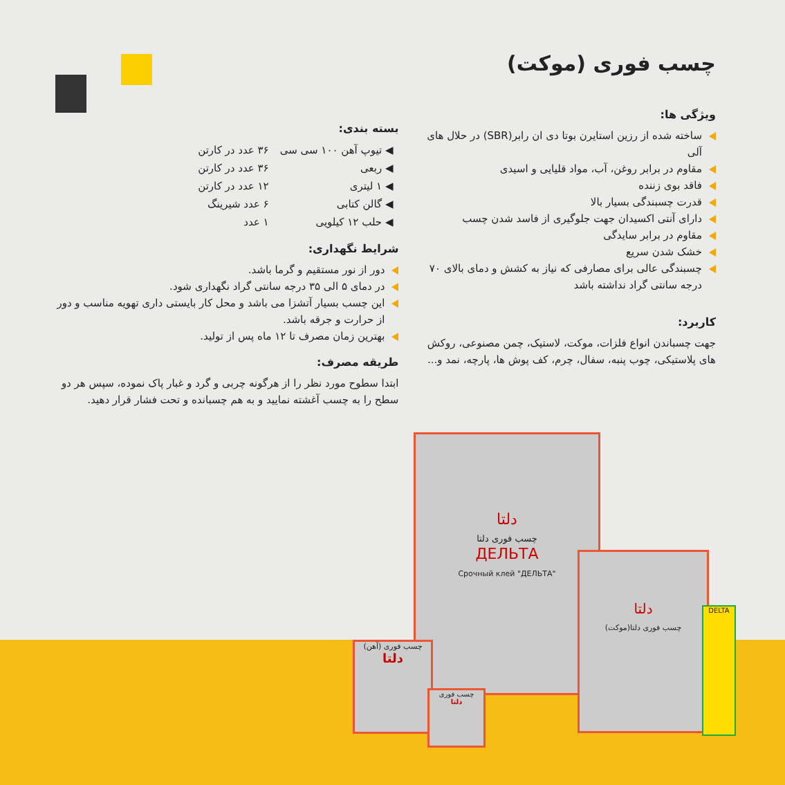چسب فوری (موکت)
ویژگی ها:
ساخته شده از رزین استایرن بوتا دی ان رابر(SBR) در حلال های آلی
مقاوم در برابر روغن، آب، مواد قلیایی و اسیدی
فاقد بوی زننده
قدرت چسبندگی بسیار بالا
دارای آنتی اکسیدان جهت جلوگیری از فاسد شدن چسب
مقاوم در برابر سایدگی
خشک شدن سریع
چسبندگی عالی برای مصارفی که نیاز به کشش و دمای بالای ۷۰ درجه سانتی گراد نداشته باشد
کاربرد:
جهت چسباندن انواع فلزات، موکت، لاستیک، چمن مصنوعی، روکش های پلاستیکی، چوب پنبه، سفال، چرم، کف پوش ها، پارچه، نمد و...
بسته بندی:
| ◀ تیوپ آهن ۱۰۰ سی سی | ۳۶ عدد در کارتن |
| ◀ ربعی | ۳۶ عدد در کارتن |
| ◀ ۱ لیتری | ۱۲ عدد در کارتن |
| ◀ گالن کتابی | ۶ عدد شیرینگ |
| ◀ حلب ۱۲ کیلویی | ۱ عدد |
شرایط نگهداری:
دور از نور مستقیم و گرما باشد.
در دمای ۵ الی ۳۵ درجه سانتی گراد نگهداری شود.
این چسب بسیار آتشزا می باشد و محل کار بایستی داری تهویه مناسب و دور از حرارت و جرقه باشد.
بهترین زمان مصرف تا ۱۲ ماه پس از تولید.
طریقه مصرف:
ابتدا سطوح مورد نظر را از هرگونه چربی و گرد و غبار پاک نموده، سپس هر دو سطح را به چسب آغشته نمایید و به هم چسبانده و تحت فشار قرار دهید.
دلتا
چسب فوری دلتا
ДЕЛЬТА
Срочный клей "ДЕЛЬТА"
دلتا
چسب فوری دلتا(موکت)
چسب فوری (آهن)
دلتا
چسب فوری
دلتا
DELTA